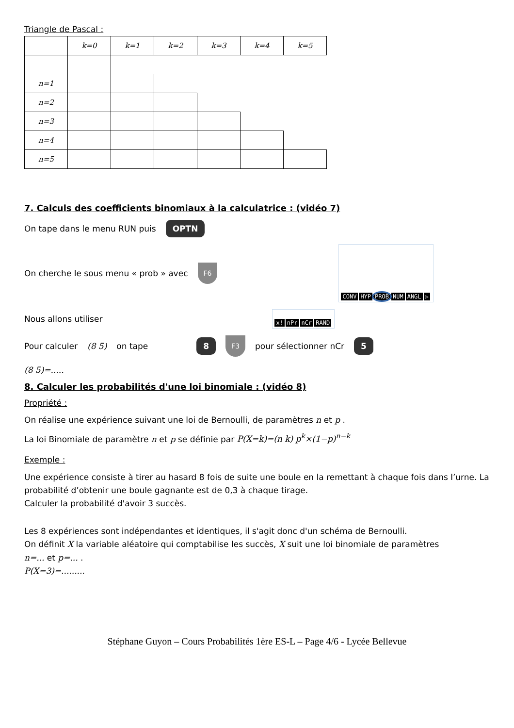Triangle de Pascal :
| | k=0 | k=1 | k=2 | k=3 | k=4 | k=5 |
| n=1 | | | | | | |
| n=2 | | | | | | |
| n=3 | | | | | | |
| n=4 | | | | | | |
| n=5 | | | | | | |
7. Calculs des coefficients binomiaux à la calculatrice : (vidéo 7)
On tape dans le menu RUN puis OPTN
On cherche le sous menu « prob » avec F6
CONV HYP PROB NUM ANGL ▷
Nous allons utiliser
x! nPr nCr RAND
Pour calculer (8 5) on tape 8 F3 pour sélectionner nCr 5
(8 5)=.....
8. Calculer les probabilités d'une loi binomiale : (vidéo 8)
Propriété :
On réalise une expérience suivant une loi de Bernoulli, de paramètres n et p .
La loi Binomiale de paramètre n et p se définie par P(X=k)=(n k) p<sup>k</sup>×(1−p)<sup>n−k</sup>
Exemple :
Une expérience consiste à tirer au hasard 8 fois de suite une boule en la remettant à chaque fois dans l’urne. La probabilité d’obtenir une boule gagnante est de 0,3 à chaque tirage.
Calculer la probabilité d'avoir 3 succès.
Les 8 expériences sont indépendantes et identiques, il s'agit donc d'un schéma de Bernoulli.
On définit X la variable aléatoire qui comptabilise les succès, X suit une loi binomiale de paramètres
n=... et p=... .
P(X=3)=.........
Stéphane Guyon – Cours Probabilités 1ère ES-L – Page 4/6 - Lycée Bellevue